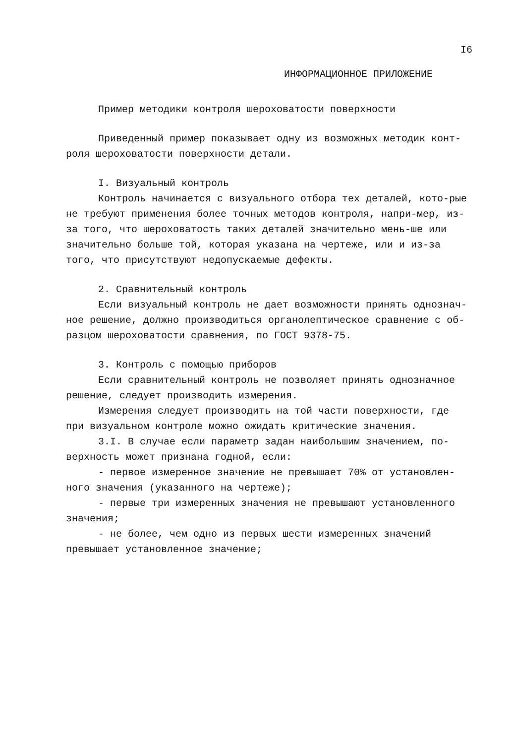I6
ИНФОРМАЦИОННОЕ ПРИЛОЖЕНИЕ
Пример методики контроля шероховатости поверхности
Приведенный пример показывает одну из возможных методик конт-роля шероховатости поверхности детали.
I. Визуальный контроль
Контроль начинается с визуального отбора тех деталей, кото-рые не требуют применения более точных методов контроля, напри-мер, из-за того, что шероховатость таких деталей значительно мень-ше или значительно больше той, которая указана на чертеже, или и из-за того, что присутствуют недопускаемые дефекты.
2. Сравнительный контроль
Если визуальный контроль не дает возможности принять однознач-ное решение, должно производиться органолептическое сравнение с об-разцом шероховатости сравнения, по ГОСТ 9378-75.
3. Контроль с помощью приборов
Если сравнительный контроль не позволяет принять однозначное решение, следует производить измерения.
Измерения следует производить на той части поверхности, где при визуальном контроле можно ожидать критические значения.
3.I. В случае если параметр задан наибольшим значением, по-верхность может признана годной, если:
- первое измеренное значение не превышает 70% от установлен-ного значения (указанного на чертеже);
- первые три измеренных значения не превышают установленного значения;
- не более, чем одно из первых шести измеренных значений превышает установленное значение;